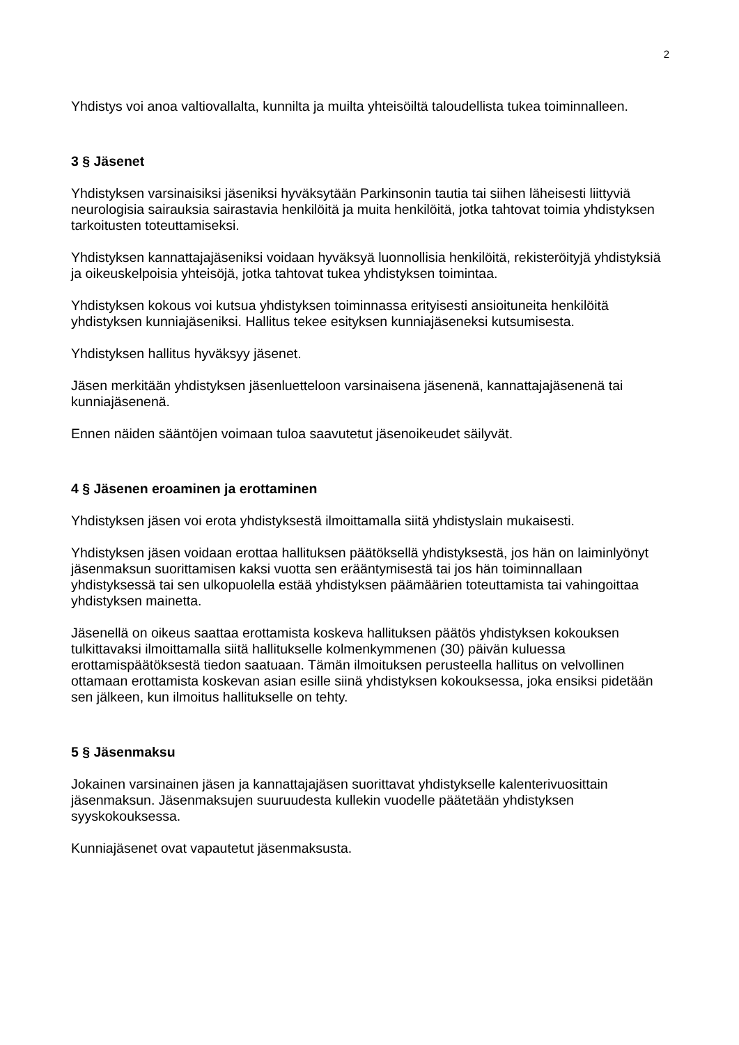2
Yhdistys voi anoa valtiovallalta, kunnilta ja muilta yhteisöiltä taloudellista tukea toiminnalleen.
3 § Jäsenet
Yhdistyksen varsinaisiksi jäseniksi hyväksytään Parkinsonin tautia tai siihen läheisesti liittyviä neurologisia sairauksia sairastavia henkilöitä ja muita henkilöitä, jotka tahtovat toimia yhdistyksen tarkoitusten toteuttamiseksi.
Yhdistyksen kannattajajäseniksi voidaan hyväksyä luonnollisia henkilöitä, rekisteröityjä yhdistyksiä ja oikeuskelpoisia yhteisöjä, jotka tahtovat tukea yhdistyksen toimintaa.
Yhdistyksen kokous voi kutsua yhdistyksen toiminnassa erityisesti ansioituneita henkilöitä yhdistyksen kunniajäseniksi. Hallitus tekee esityksen kunniajäseneksi kutsumisesta.
Yhdistyksen hallitus hyväksyy jäsenet.
Jäsen merkitään yhdistyksen jäsenluetteloon varsinaisena jäsenenä, kannattajajäsenenä tai kunniajäsenenä.
Ennen näiden sääntöjen voimaan tuloa saavutetut jäsenoikeudet säilyvät.
4 § Jäsenen eroaminen ja erottaminen
Yhdistyksen jäsen voi erota yhdistyksestä ilmoittamalla siitä yhdistyslain mukaisesti.
Yhdistyksen jäsen voidaan erottaa hallituksen päätöksellä yhdistyksestä, jos hän on laiminlyönyt jäsenmaksun suorittamisen kaksi vuotta sen erääntymisestä tai jos hän toiminnallaan yhdistyksessä tai sen ulkopuolella estää yhdistyksen päämäärien toteuttamista tai vahingoittaa yhdistyksen mainetta.
Jäsenellä on oikeus saattaa erottamista koskeva hallituksen päätös yhdistyksen kokouksen tulkittavaksi ilmoittamalla siitä hallitukselle kolmenkymmenen (30) päivän kuluessa erottamispäätöksestä tiedon saatuaan. Tämän ilmoituksen perusteella hallitus on velvollinen ottamaan erottamista koskevan asian esille siinä yhdistyksen kokouksessa, joka ensiksi pidetään sen jälkeen, kun ilmoitus hallitukselle on tehty.
5 § Jäsenmaksu
Jokainen varsinainen jäsen ja kannattajajäsen suorittavat yhdistykselle kalenterivuosittain jäsenmaksun. Jäsenmaksujen suuruudesta kullekin vuodelle päätetään yhdistyksen syyskokouksessa.
Kunniajäsenet ovat vapautetut jäsenmaksusta.